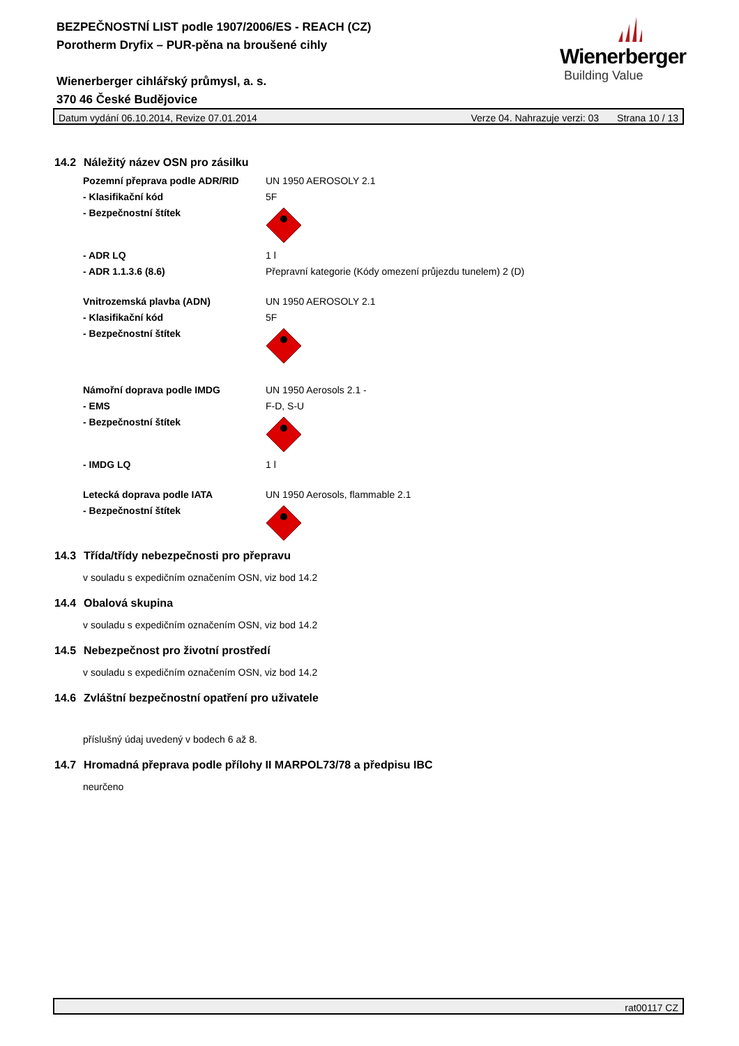BEZPEČNOSTNÍ LIST podle 1907/2006/ES - REACH (CZ)
Porotherm Dryfix – PUR-pěna na broušené cihly
Wienerberger cihlářský průmysl, a. s.
370 46 České Budějovice
Wienerberger
Building Value
Datum vydání 06.10.2014, Revize 07.01.2014 Verze 04. Nahrazuje verzi: 03 Strana 10 / 13
14.2 Náležitý název OSN pro zásilku
| Pozemní přeprava podle ADR/RID | UN 1950 AEROSOLY 2.1 |
| - Klasifikační kód | 5F |
| - Bezpečnostní štítek | |
| - ADR LQ | 1 l |
| - ADR 1.1.3.6 (8.6) | Přepravní kategorie (Kódy omezení průjezdu tunelem) 2 (D) |
| Vnitrozemská plavba (ADN) | UN 1950 AEROSOLY 2.1 |
| - Klasifikační kód | 5F |
| - Bezpečnostní štítek | |
| Námořní doprava podle IMDG | UN 1950 Aerosols 2.1 - |
| - EMS | F-D, S-U |
| - Bezpečnostní štítek | |
| - IMDG LQ | 1 l |
| Letecká doprava podle IATA | UN 1950 Aerosols, flammable 2.1 |
| - Bezpečnostní štítek | |
14.3 Třída/třídy nebezpečnosti pro přepravu
v souladu s expedičním označením OSN, viz bod 14.2
14.4 Obalová skupina
v souladu s expedičním označením OSN, viz bod 14.2
14.5 Nebezpečnost pro životní prostředí
v souladu s expedičním označením OSN, viz bod 14.2
14.6 Zvláštní bezpečnostní opatření pro uživatele
příslušný údaj uvedený v bodech 6 až 8.
14.7 Hromadná přeprava podle přílohy II MARPOL73/78 a předpisu IBC
neurčeno
rat00117 CZ